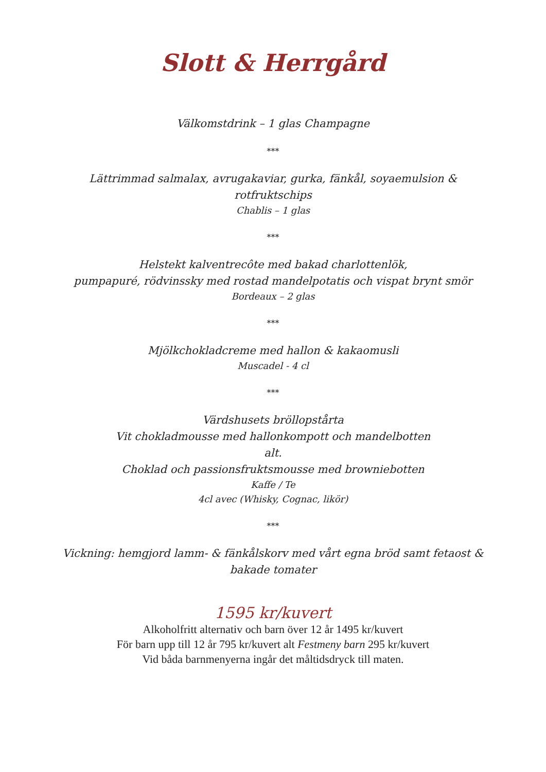Slott & Herrgård
Välkomstdrink – 1 glas Champagne
***
Lättrimmad salmalax, avrugakaviar, gurka, fänkål, soyaemulsion &
rotfruktschips
Chablis – 1 glas
***
Helstekt kalventrecôte med bakad charlottenlök,
pumpapuré, rödvinssky med rostad mandelpotatis och vispat brynt smör
Bordeaux – 2 glas
***
Mjölkchokladcreme med hallon & kakaomusli
Muscadel - 4 cl
***
Värdshusets bröllopstårta
Vit chokladmousse med hallonkompott och mandelbotten
alt.
Choklad och passionsfruktsmousse med browniebotten
Kaffe / Te
4cl avec (Whisky, Cognac, likör)
***
Vickning: hemgjord lamm- & fänkålskorv med vårt egna bröd samt fetaost &
bakade tomater
1595 kr/kuvert
Alkoholfritt alternativ och barn över 12 år 1495 kr/kuvert
För barn upp till 12 år 795 kr/kuvert alt Festmeny barn 295 kr/kuvert
Vid båda barnmenyerna ingår det måltidsdryck till maten.